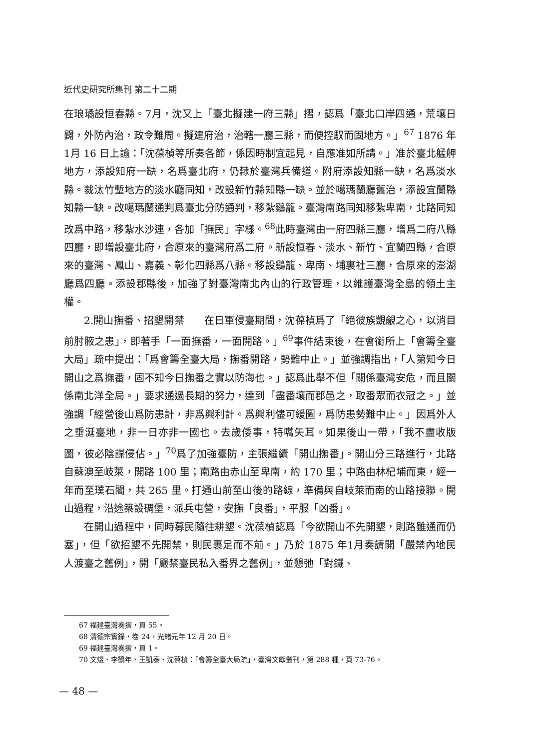近代史研究所集刊 第二十二期
在琅璚設恒春縣。7月，沈又上「臺北擬建一府三縣」摺，認爲「臺北口岸四通，荒壤日闢，外防內治，政令難周。擬建府治，治轄一廳三縣，而便控馭而固地方。」<sup>67</sup> 1876 年1月 16 日上諭：「沈葆楨等所奏各節，係因時制宜起見，自應准如所請。」准於臺北艋舺地方，添設知府一缺，名爲臺北府，仍隸於臺灣兵備道。附府添設知縣一缺，名爲淡水縣。裁汰竹塹地方的淡水廳同知，改設新竹縣知縣一缺。並於噶瑪蘭廳舊治，添設宜蘭縣知縣一缺。改噶瑪蘭通判爲臺北分防通判，移紮鷄籠。臺灣南路同知移紮卑南，北路同知改爲中路，移紮水沙連，各加「撫民」字樣。<sup>68</sup>此時臺灣由一府四縣三廳，增爲二府八縣四廳，即增設臺北府，合原來的臺灣府爲二府。新設恒春、淡水、新竹、宜蘭四縣，合原來的臺灣、鳳山、嘉義、彰化四縣爲八縣。移設鷄籠、卑南、埔裏社三廳，合原來的澎湖廳爲四廳。添設郡縣後，加強了對臺灣南北內山的行政管理，以維護臺灣全島的領土主權。
2.開山撫番、招墾開禁　　在日軍侵臺期間，沈葆楨爲了「絕彼族覬覦之心，以消目前肘腋之患」，即著手「一面撫番，一面開路。」<sup>69</sup>事件結束後，在會銜所上「會籌全臺大局」疏中提出：「爲會籌全臺大局，撫番開路，勢難中止。」並強調指出，「人第知今日開山之爲撫番，固不知今日撫番之實以防海也。」認爲此舉不但「關係臺灣安危，而且關係南北洋全局。」要求通過長期的努力，達到「盡番壤而郡邑之，取番眾而衣冠之。」並強調「經營後山爲防患計，非爲興利計。爲興利儘可緩圖，爲防患勢難中止。」因爲外人之垂涎臺地，非一日亦非一國也。去歲倭事，特嚆矢耳。如果後山一帶，「我不盡收版圖，彼必陰謀侵佔。」<sup>70</sup>爲了加強臺防，主張繼續「開山撫番」。開山分三路進行，北路自蘇澳至岐萊，開路 100 里；南路由赤山至卑南，約 170 里；中路由林杞埔而東，經一年而至璞石閣，共 265 里。打通山前至山後的路線，準備與自岐萊而南的山路接聯。開山過程，沿途築設碉堡，派兵屯營，安撫「良番」，平服「凶番」。
在開山過程中，同時募民隨往耕墾。沈葆楨認爲「今欲開山不先開墾，則路雖通而仍塞」，但「欲招墾不先開禁，則民裹足而不前。」乃於 1875 年1月奏請開「嚴禁內地民人渡臺之舊例」，開「嚴禁臺民私入番界之舊例」，並懇弛「對鐵、
67 福建臺灣奏摺，頁 55。
68 清德宗實錄，卷 24，光緒元年 12 月 20 日。
69 福建臺灣奏摺，頁 1。
70 文煜、李鶴年、王凱泰、沈葆楨：「會籌全臺大局疏」，臺灣文獻叢刊，第 288 種，頁 73-76。
— 48 —